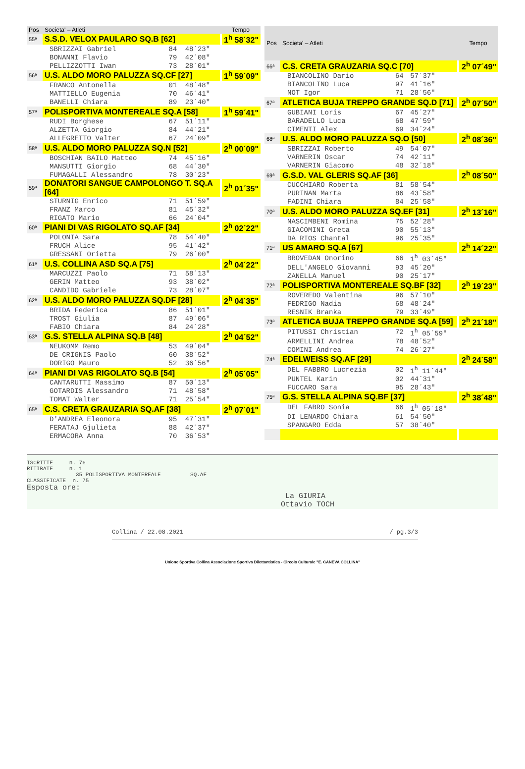| Pos | Societa' – Atleti | | | Tempo |
| --- | --- | --- | --- | --- |
| 55ª | S.S.D. VELOX PAULARO SQ.B [62] | | | 1<sup>h</sup> 58´32" |
| | SBRIZZAI Gabriel | 84 | 48´23" | |
| | BONANNI Flavio | 79 | 42´08" | |
| | PELLIZZOTTI Iwan | 73 | 28´01" | |
| 56ª | U.S. ALDO MORO PALUZZA SQ.CF [27] | | | 1<sup>h</sup> 59´09" |
| | FRANCO Antonella | 01 | 48´48" | |
| | MATTIELLO Eugenia | 70 | 46´41" | |
| | BANELLI Chiara | 89 | 23´40" | |
| 57ª | POLISPORTIVA MONTEREALE SQ.A [58] | | | 1<sup>h</sup> 59´41" |
| | RUDI Borghese | 67 | 51´11" | |
| | ALZETTA Giorgio | 84 | 44´21" | |
| | ALLEGRETTO Valter | 67 | 24´09" | |
| 58ª | U.S. ALDO MORO PALUZZA SQ.N [52] | | | 2<sup>h</sup> 00´09" |
| | BOSCHIAN BAILO Matteo | 74 | 45´16" | |
| | MANSUTTI Giorgio | 68 | 44´30" | |
| | FUMAGALLI Alessandro | 78 | 30´23" | |
| 59ª | DONATORI SANGUE CAMPOLONGO T. SQ.A [64] | | | 2<sup>h</sup> 01´35" |
| | STURNIG Enrico | 71 | 51´59" | |
| | FRANZ Marco | 81 | 45´32" | |
| | RIGATO Mario | 66 | 24´04" | |
| 60ª | PIANI DI VAS RIGOLATO SQ.AF [34] | | | 2<sup>h</sup> 02´22" |
| | POLONIA Sara | 78 | 54´40" | |
| | FRUCH Alice | 95 | 41´42" | |
| | GRESSANI Orietta | 79 | 26´00" | |
| 61ª | U.S. COLLINA ASD SQ.A [75] | | | 2<sup>h</sup> 04´22" |
| | MARCUZZI Paolo | 71 | 58´13" | |
| | GERIN Matteo | 93 | 38´02" | |
| | CANDIDO Gabriele | 73 | 28´07" | |
| 62ª | U.S. ALDO MORO PALUZZA SQ.DF [28] | | | 2<sup>h</sup> 04´35" |
| | BRIDA Federica | 86 | 51´01" | |
| | TROST Giulia | 87 | 49´06" | |
| | FABIO Chiara | 84 | 24´28" | |
| 63ª | G.S. STELLA ALPINA SQ.B [48] | | | 2<sup>h</sup> 04´52" |
| | NEUKOMM Remo | 53 | 49´04" | |
| | DE CRIGNIS Paolo | 60 | 38´52" | |
| | DORIGO Mauro | 52 | 36´56" | |
| 64ª | PIANI DI VAS RIGOLATO SQ.B [54] | | | 2<sup>h</sup> 05´05" |
| | CANTARUTTI Massimo | 87 | 50´13" | |
| | GOTARDIS Alessandro | 71 | 48´58" | |
| | TOMAT Walter | 71 | 25´54" | |
| 65ª | C.S. CRETA GRAUZARIA SQ.AF [38] | | | 2<sup>h</sup> 07´01" |
| | D'ANDREA Eleonora | 95 | 47´31" | |
| | FERATAJ Gjulieta | 88 | 42´37" | |
| | ERMACORA Anna | 70 | 36´53" | |
| Pos | Societa' – Atleti | | | Tempo |
| --- | --- | --- | --- | --- |
| 66ª | C.S. CRETA GRAUZARIA SQ.C [70] | | | 2<sup>h</sup> 07´49" |
| | BIANCOLINO Dario | 64 | 57´37" | |
| | BIANCOLINO Luca | 97 | 41´16" | |
| | NOT Igor | 71 | 28´56" | |
| 67ª | ATLETICA BUJA TREPPO GRANDE SQ.D [71] | | | 2<sup>h</sup> 07´50" |
| | GUBIANI Loris | 67 | 45´27" | |
| | BARADELLO Luca | 68 | 47´59" | |
| | CIMENTI Alex | 69 | 34´24" | |
| 68ª | U.S. ALDO MORO PALUZZA SQ.O [50] | | | 2<sup>h</sup> 08´36" |
| | SBRIZZAI Roberto | 49 | 54´07" | |
| | VARNERIN Oscar | 74 | 42´11" | |
| | VARNERIN Giacomo | 48 | 32´18" | |
| 69ª | G.S.D. VAL GLERIS SQ.AF [36] | | | 2<sup>h</sup> 08´50" |
| | CUCCHIARO Roberta | 81 | 58´54" | |
| | PURINAN Marta | 86 | 43´58" | |
| | FADINI Chiara | 84 | 25´58" | |
| 70ª | U.S. ALDO MORO PALUZZA SQ.EF [31] | | | 2<sup>h</sup> 13´16" |
| | NASCIMBENI Romina | 75 | 52´28" | |
| | GIACOMINI Greta | 90 | 55´13" | |
| | DA RIOS Chantal | 96 | 25´35" | |
| 71ª | US AMARO SQ.A [67] | | | 2<sup>h</sup> 14´22" |
| | BROVEDAN Onorino | 66 | 1<sup>h</sup> 03´45" | |
| | DELL'ANGELO Giovanni | 93 | 45´20" | |
| | ZANELLA Manuel | 90 | 25´17" | |
| 72ª | POLISPORTIVA MONTEREALE SQ.BF [32] | | | 2<sup>h</sup> 19´23" |
| | ROVEREDO Valentina | 96 | 57´10" | |
| | FEDRIGO Nadia | 68 | 48´24" | |
| | RESNIK Branka | 79 | 33´49" | |
| 73ª | ATLETICA BUJA TREPPO GRANDE SQ.A [59] | | | 2<sup>h</sup> 21´18" |
| | PITUSSI Christian | 72 | 1<sup>h</sup> 05´59" | |
| | ARMELLINI Andrea | 78 | 48´52" | |
| | COMINI Andrea | 74 | 26´27" | |
| 74ª | EDELWEISS SQ.AF [29] | | | 2<sup>h</sup> 24´58" |
| | DEL FABBRO Lucrezia | 02 | 1<sup>h</sup> 11´44" | |
| | PUNTEL Karin | 02 | 44´31" | |
| | FUCCARO Sara | 95 | 28´43" | |
| 75ª | G.S. STELLA ALPINA SQ.BF [37] | | | 2<sup>h</sup> 38´48" |
| | DEL FABRO Sonia | 66 | 1<sup>h</sup> 05´18" | |
| | DI LENARDO Chiara | 61 | 54´50" | |
| | SPANGARO Edda | 57 | 38´40" | |
ISCRITTE n. 76 RITIRATE n. 1 35 POLISPORTIVA MONTEREALE SQ.AF CLASSIFICATE n. 75 Esposta ore: La GIURIA Ottavio TOCH
Collina / 22.08.2021 / pg.3/3
Unione Sportiva Collina Associazione Sportiva Dilettantistica - Circolo Culturale "E. CANEVA COLLINA"